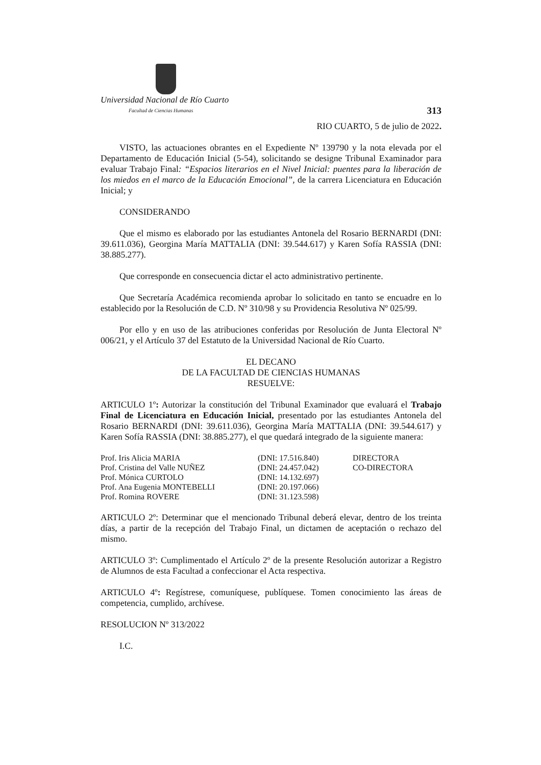Universidad Nacional de Río Cuarto
Facultad de Ciencias Humanas
313
RIO CUARTO, 5 de julio de 2022.
VISTO, las actuaciones obrantes en el Expediente Nº 139790 y la nota elevada por el Departamento de Educación Inicial (5-54), solicitando se designe Tribunal Examinador para evaluar Trabajo Final: “Espacios literarios en el Nivel Inicial: puentes para la liberación de los miedos en el marco de la Educación Emocional”, de la carrera Licenciatura en Educación Inicial; y
CONSIDERANDO
Que el mismo es elaborado por las estudiantes Antonela del Rosario BERNARDI (DNI: 39.611.036), Georgina María MATTALIA (DNI: 39.544.617) y Karen Sofía RASSIA (DNI: 38.885.277).
Que corresponde en consecuencia dictar el acto administrativo pertinente.
Que Secretaría Académica recomienda aprobar lo solicitado en tanto se encuadre en lo establecido por la Resolución de C.D. Nº 310/98 y su Providencia Resolutiva Nº 025/99.
Por ello y en uso de las atribuciones conferidas por Resolución de Junta Electoral Nº 006/21, y el Artículo 37 del Estatuto de la Universidad Nacional de Río Cuarto.
EL DECANO
DE LA FACULTAD DE CIENCIAS HUMANAS
RESUELVE:
ARTICULO 1º: Autorizar la constitución del Tribunal Examinador que evaluará el Trabajo Final de Licenciatura en Educación Inicial, presentado por las estudiantes Antonela del Rosario BERNARDI (DNI: 39.611.036), Georgina María MATTALIA (DNI: 39.544.617) y Karen Sofía RASSIA (DNI: 38.885.277), el que quedará integrado de la siguiente manera:
| Prof. Iris Alicia MARIA | (DNI: 17.516.840) | DIRECTORA |
| Prof. Cristina del Valle NUÑEZ | (DNI: 24.457.042) | CO-DIRECTORA |
| Prof. Mónica CURTOLO | (DNI: 14.132.697) | |
| Prof. Ana Eugenia MONTEBELLI | (DNI: 20.197.066) | |
| Prof. Romina ROVERE | (DNI: 31.123.598) | |
ARTICULO 2º: Determinar que el mencionado Tribunal deberá elevar, dentro de los treinta días, a partir de la recepción del Trabajo Final, un dictamen de aceptación o rechazo del mismo.
ARTICULO 3º: Cumplimentado el Artículo 2º de la presente Resolución autorizar a Registro de Alumnos de esta Facultad a confeccionar el Acta respectiva.
ARTICULO 4º: Regístrese, comuníquese, publíquese. Tomen conocimiento las áreas de competencia, cumplido, archívese.
RESOLUCION Nº 313/2022
I.C.